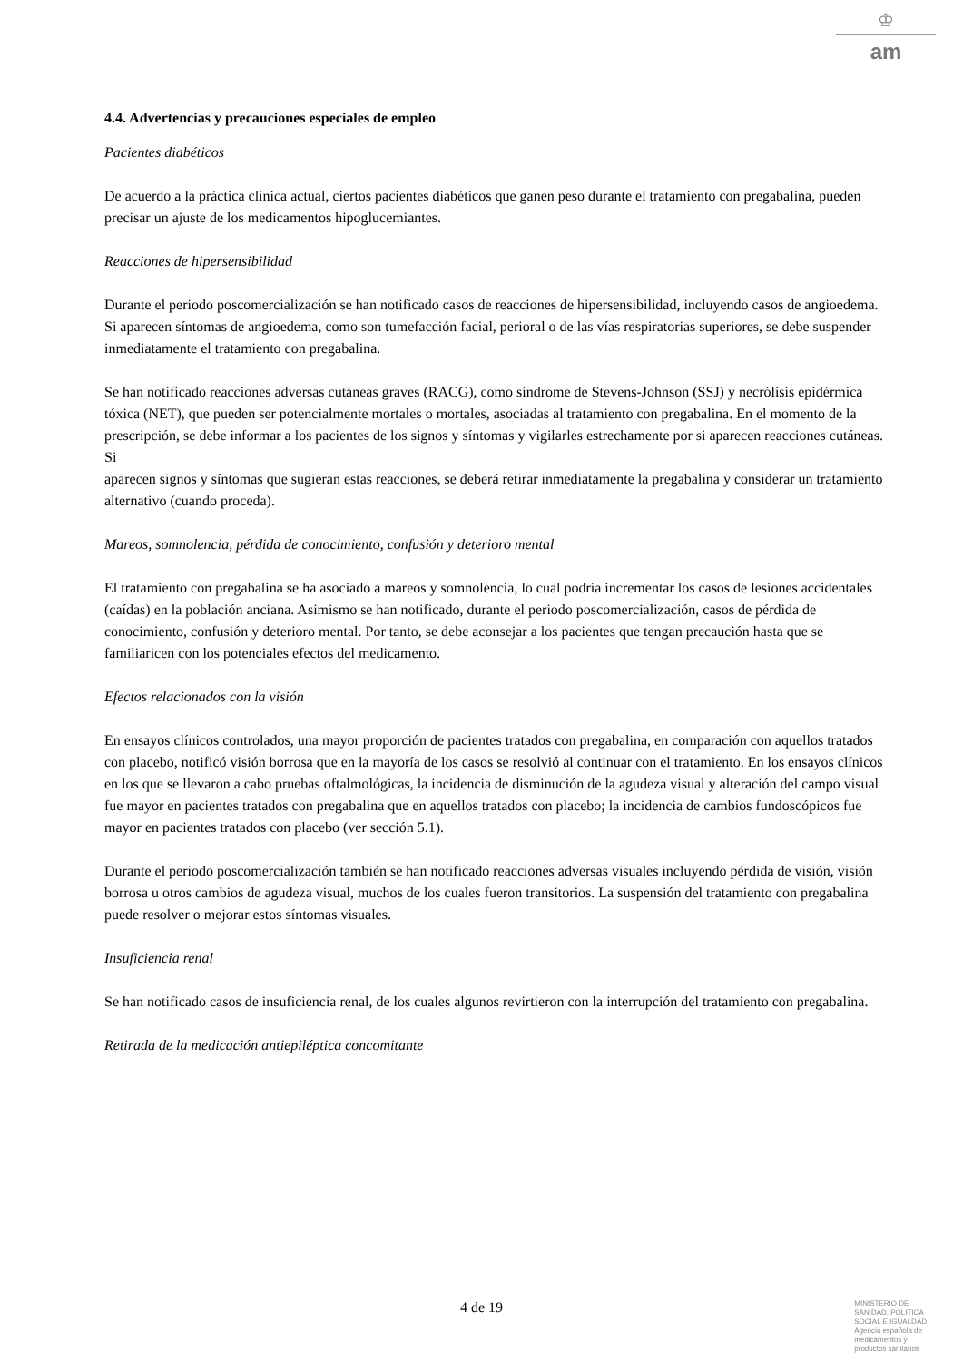♔
am
4.4. Advertencias y precauciones especiales de empleo
Pacientes diabéticos
De acuerdo a la práctica clínica actual, ciertos pacientes diabéticos que ganen peso durante el tratamiento con pregabalina, pueden precisar un ajuste de los medicamentos hipoglucemiantes.
Reacciones de hipersensibilidad
Durante el periodo poscomercialización se han notificado casos de reacciones de hipersensibilidad, incluyendo casos de angioedema. Si aparecen síntomas de angioedema, como son tumefacción facial, perioral o de las vías respiratorias superiores, se debe suspender inmediatamente el tratamiento con pregabalina.
Se han notificado reacciones adversas cutáneas graves (RACG), como síndrome de Stevens-Johnson (SSJ) y necrólisis epidérmica tóxica (NET), que pueden ser potencialmente mortales o mortales, asociadas al tratamiento con pregabalina. En el momento de la prescripción, se debe informar a los pacientes de los signos y síntomas y vigilarles estrechamente por si aparecen reacciones cutáneas. Si
aparecen signos y síntomas que sugieran estas reacciones, se deberá retirar inmediatamente la pregabalina y considerar un tratamiento alternativo (cuando proceda).
Mareos, somnolencia, pérdida de conocimiento, confusión y deterioro mental
El tratamiento con pregabalina se ha asociado a mareos y somnolencia, lo cual podría incrementar los casos de lesiones accidentales (caídas) en la población anciana. Asimismo se han notificado, durante el periodo poscomercialización, casos de pérdida de conocimiento, confusión y deterioro mental. Por tanto, se debe aconsejar a los pacientes que tengan precaución hasta que se familiaricen con los potenciales efectos del medicamento.
Efectos relacionados con la visión
En ensayos clínicos controlados, una mayor proporción de pacientes tratados con pregabalina, en comparación con aquellos tratados con placebo, notificó visión borrosa que en la mayoría de los casos se resolvió al continuar con el tratamiento. En los ensayos clínicos en los que se llevaron a cabo pruebas oftalmológicas, la incidencia de disminución de la agudeza visual y alteración del campo visual fue mayor en pacientes tratados con pregabalina que en aquellos tratados con placebo; la incidencia de cambios fundoscópicos fue mayor en pacientes tratados con placebo (ver sección 5.1).
Durante el periodo poscomercialización también se han notificado reacciones adversas visuales incluyendo pérdida de visión, visión borrosa u otros cambios de agudeza visual, muchos de los cuales fueron transitorios. La suspensión del tratamiento con pregabalina puede resolver o mejorar estos síntomas visuales.
Insuficiencia renal
Se han notificado casos de insuficiencia renal, de los cuales algunos revirtieron con la interrupción del tratamiento con pregabalina.
Retirada de la medicación antiepiléptica concomitante
4 de 19
MINISTERIO DE
SANIDAD, POLITICA
SOCIAL E IGUALDAD
Agencia española de
medicamentos y
productos sanitarios